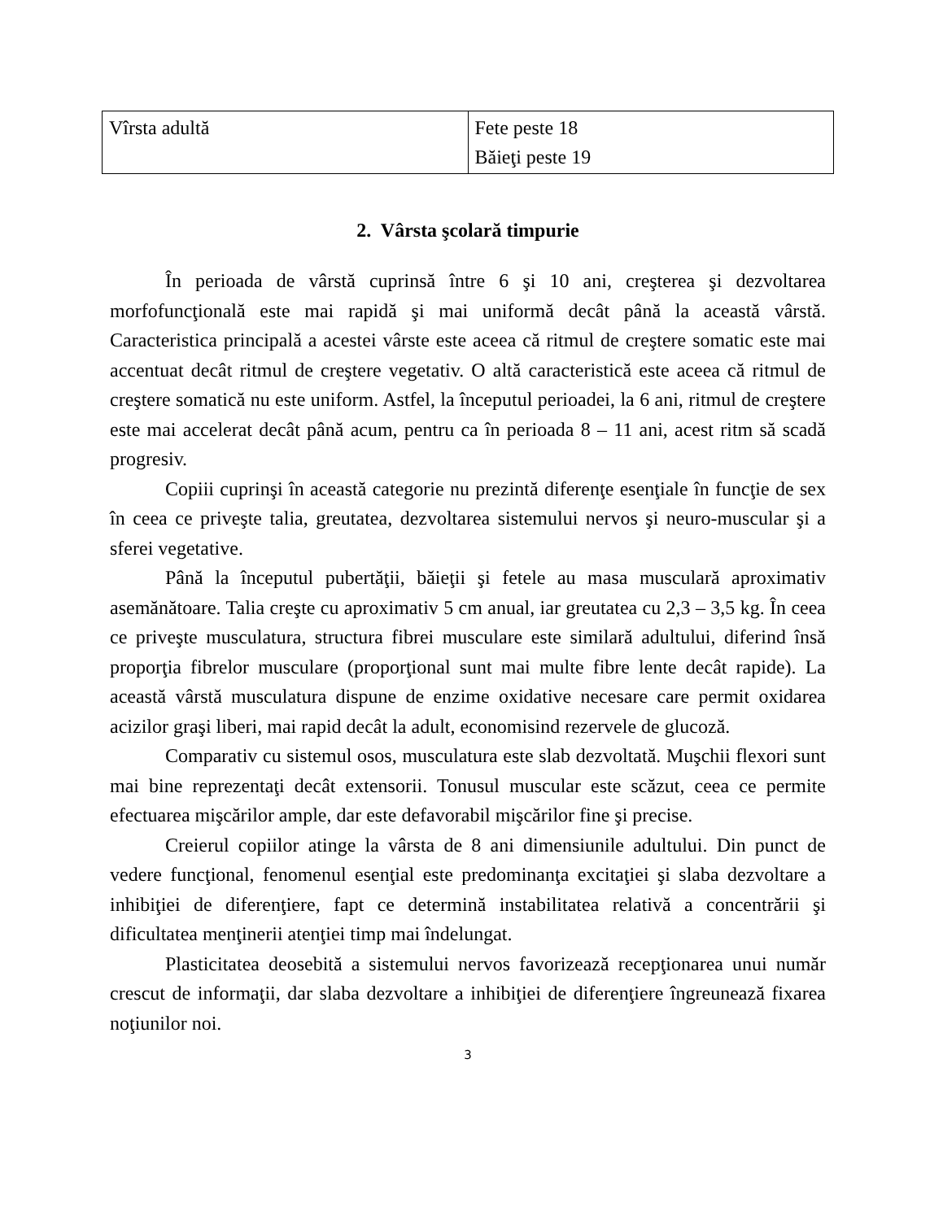| Vîrsta adultă | Fete peste 18 Băieţi peste 19 |
2. Vârsta şcolară timpurie
În perioada de vârstă cuprinsă între 6 şi 10 ani, creşterea şi dezvoltarea morfofuncţională este mai rapidă şi mai uniformă decât până la această vârstă. Caracteristica principală a acestei vârste este aceea că ritmul de creştere somatic este mai accentuat decât ritmul de creştere vegetativ. O altă caracteristică este aceea că ritmul de creştere somatică nu este uniform. Astfel, la începutul perioadei, la 6 ani, ritmul de creştere este mai accelerat decât până acum, pentru ca în perioada 8 – 11 ani, acest ritm să scadă progresiv.
Copiii cuprinşi în această categorie nu prezintă diferenţe esenţiale în funcţie de sex în ceea ce priveşte talia, greutatea, dezvoltarea sistemului nervos şi neuro-muscular şi a sferei vegetative.
Până la începutul pubertăţii, băieţii şi fetele au masa musculară aproximativ asemănătoare. Talia creşte cu aproximativ 5 cm anual, iar greutatea cu 2,3 – 3,5 kg. În ceea ce priveşte musculatura, structura fibrei musculare este similară adultului, diferind însă proporţia fibrelor musculare (proporţional sunt mai multe fibre lente decât rapide). La această vârstă musculatura dispune de enzime oxidative necesare care permit oxidarea acizilor graşi liberi, mai rapid decât la adult, economisind rezervele de glucoză.
Comparativ cu sistemul osos, musculatura este slab dezvoltată. Muşchii flexori sunt mai bine reprezentaţi decât extensorii. Tonusul muscular este scăzut, ceea ce permite efectuarea mişcărilor ample, dar este defavorabil mişcărilor fine şi precise.
Creierul copiilor atinge la vârsta de 8 ani dimensiunile adultului. Din punct de vedere funcţional, fenomenul esenţial este predominanţa excitaţiei şi slaba dezvoltare a inhibiţiei de diferenţiere, fapt ce determină instabilitatea relativă a concentrării şi dificultatea menţinerii atenţiei timp mai îndelungat.
Plasticitatea deosebită a sistemului nervos favorizează recepţionarea unui număr crescut de informaţii, dar slaba dezvoltare a inhibiţiei de diferenţiere îngreunează fixarea noţiunilor noi.
3